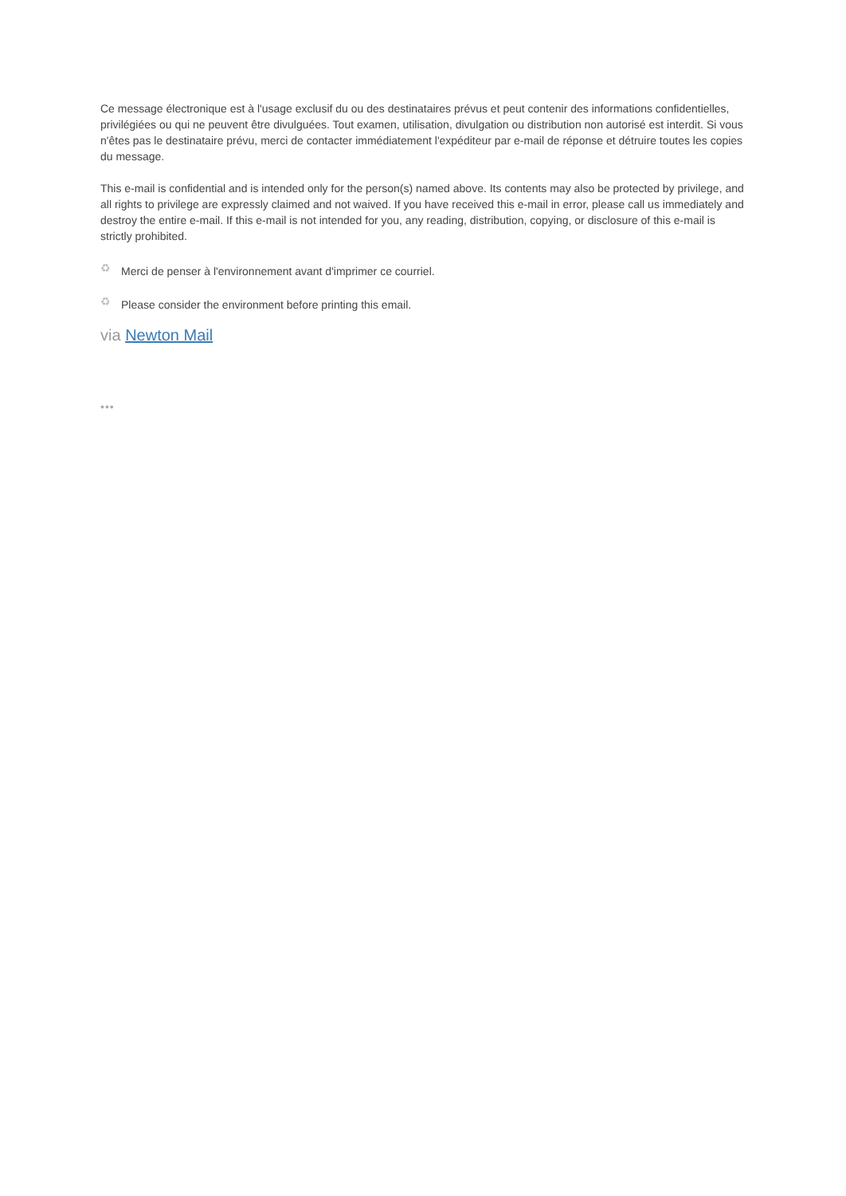Ce message électronique est à l'usage exclusif du ou des destinataires prévus et peut contenir des informations confidentielles, privilégiées ou qui ne peuvent être divulguées. Tout examen, utilisation, divulgation ou distribution non autorisé est interdit. Si vous n'êtes pas le destinataire prévu, merci de contacter immédiatement l'expéditeur par e-mail de réponse et détruire toutes les copies du message.
This e-mail is confidential and is intended only for the person(s) named above. Its contents may also be protected by privilege, and all rights to privilege are expressly claimed and not waived. If you have received this e-mail in error, please call us immediately and destroy the entire e-mail. If this e-mail is not intended for you, any reading, distribution, copying, or disclosure of this e-mail is strictly prohibited.
♻ Merci de penser à l'environnement avant d'imprimer ce courriel.
♻ Please consider the environment before printing this email.
via Newton Mail
•••